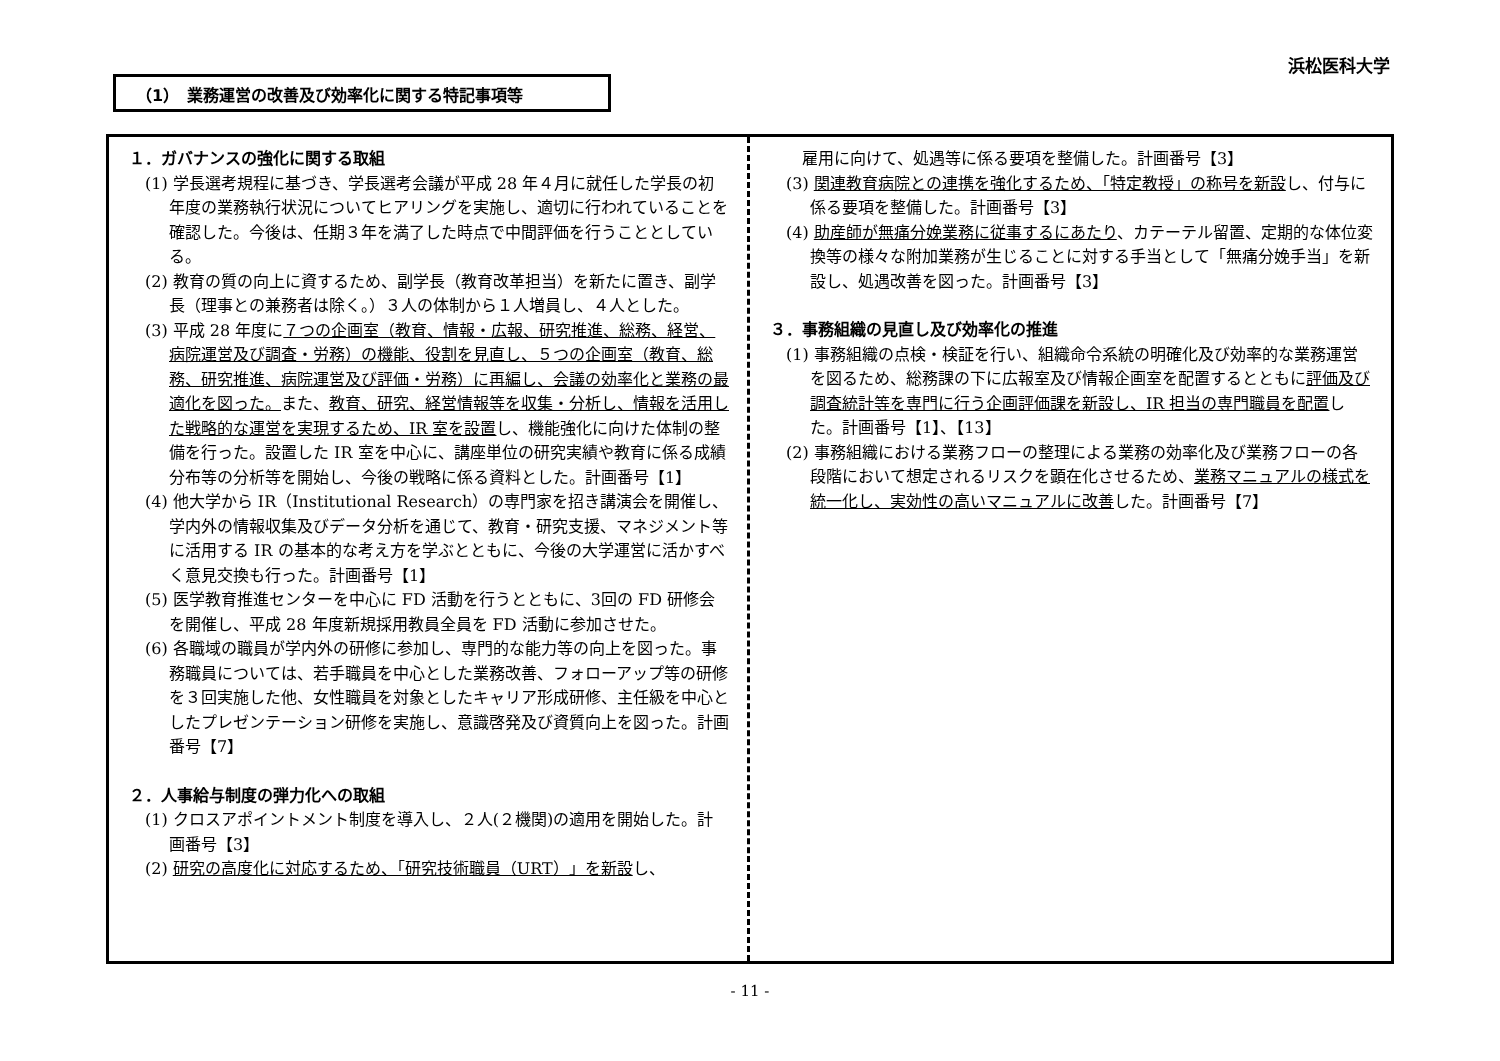浜松医科大学
（1）　業務運営の改善及び効率化に関する特記事項等
１．ガバナンスの強化に関する取組
(1) 学長選考規程に基づき、学長選考会議が平成 28 年４月に就任した学長の初年度の業務執行状況についてヒアリングを実施し、適切に行われていることを確認した。今後は、任期３年を満了した時点で中間評価を行うこととしている。
(2) 教育の質の向上に資するため、副学長（教育改革担当）を新たに置き、副学長（理事との兼務者は除く。）３人の体制から１人増員し、４人とした。
(3) 平成 28 年度に７つの企画室（教育、情報・広報、研究推進、総務、経営、病院運営及び調査・労務）の機能、役割を見直し、５つの企画室（教育、総務、研究推進、病院運営及び評価・労務）に再編し、会議の効率化と業務の最適化を図った。また、教育、研究、経営情報等を収集・分析し、情報を活用した戦略的な運営を実現するため、IR 室を設置し、機能強化に向けた体制の整備を行った。設置した IR 室を中心に、講座単位の研究実績や教育に係る成績分布等の分析等を開始し、今後の戦略に係る資料とした。計画番号【1】
(4) 他大学から IR（Institutional Research）の専門家を招き講演会を開催し、学内外の情報収集及びデータ分析を通じて、教育・研究支援、マネジメント等に活用する IR の基本的な考え方を学ぶとともに、今後の大学運営に活かすべく意見交換も行った。計画番号【1】
(5) 医学教育推進センターを中心に FD 活動を行うとともに、3回の FD 研修会を開催し、平成 28 年度新規採用教員全員を FD 活動に参加させた。
(6) 各職域の職員が学内外の研修に参加し、専門的な能力等の向上を図った。事務職員については、若手職員を中心とした業務改善、フォローアップ等の研修を３回実施した他、女性職員を対象としたキャリア形成研修、主任級を中心としたプレゼンテーション研修を実施し、意識啓発及び資質向上を図った。計画番号【7】
２．人事給与制度の弾力化への取組
(1) クロスアポイントメント制度を導入し、２人(２機関)の適用を開始した。計画番号【3】
(2) 研究の高度化に対応するため、「研究技術職員（URT）」を新設し、
　雇用に向けて、処遇等に係る要項を整備した。計画番号【3】
(3) 関連教育病院との連携を強化するため、「特定教授」の称号を新設し、付与に係る要項を整備した。計画番号【3】
(4) 助産師が無痛分娩業務に従事するにあたり、カテーテル留置、定期的な体位変換等の様々な附加業務が生じることに対する手当として「無痛分娩手当」を新設し、処遇改善を図った。計画番号【3】
３．事務組織の見直し及び効率化の推進
(1) 事務組織の点検・検証を行い、組織命令系統の明確化及び効率的な業務運営を図るため、総務課の下に広報室及び情報企画室を配置するとともに評価及び調査統計等を専門に行う企画評価課を新設し、IR 担当の専門職員を配置した。計画番号【1】、【13】
(2) 事務組織における業務フローの整理による業務の効率化及び業務フローの各段階において想定されるリスクを顕在化させるため、業務マニュアルの様式を統一化し、実効性の高いマニュアルに改善した。計画番号【7】
- 11 -